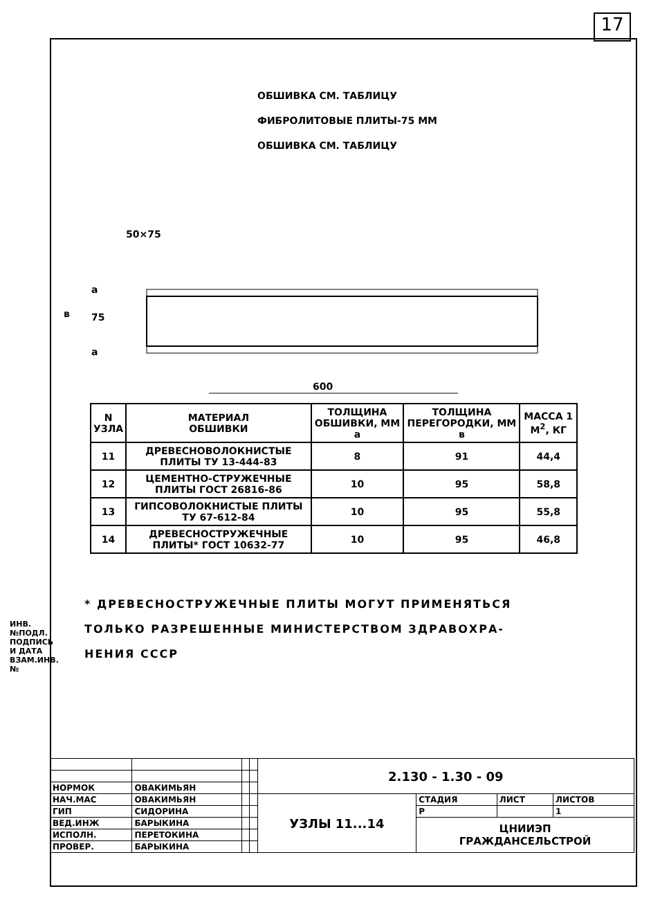17
ИНВ.№ПОДЛ. ПОДПИСЬ И ДАТА ВЗАМ.ИНВ.№
ОБШИВКА СМ. ТАБЛИЦУ
ФИБРОЛИТОВЫЕ ПЛИТЫ-75 ММ
ОБШИВКА СМ. ТАБЛИЦУ
50×75
в
75
а
а
600
| N УЗЛА | МАТЕРИАЛ ОБШИВКИ | ТОЛЩИНА ОБШИВКИ, ММ а | ТОЛЩИНА ПЕРЕГОРОДКИ, ММ в | МАССА 1 М<sup>2</sup>, КГ |
| 11 | ДРЕВЕСНОВОЛОКНИСТЫЕ ПЛИТЫ ТУ 13-444-83 | 8 | 91 | 44,4 |
| 12 | ЦЕМЕНТНО-СТРУЖЕЧНЫЕ ПЛИТЫ ГОСТ 26816-86 | 10 | 95 | 58,8 |
| 13 | ГИПСОВОЛОКНИСТЫЕ ПЛИТЫ ТУ 67-612-84 | 10 | 95 | 55,8 |
| 14 | ДРЕВЕСНОСТРУЖЕЧНЫЕ ПЛИТЫ* ГОСТ 10632-77 | 10 | 95 | 46,8 |
* ДРЕВЕСНОСТРУЖЕЧНЫЕ ПЛИТЫ МОГУТ ПРИМЕНЯТЬСЯ
ТОЛЬКО РАЗРЕШЕННЫЕ МИНИСТЕРСТВОМ ЗДРАВОХРА-
НЕНИЯ СССР
| | | | | 2.130 - 1.30 - 09 | | | |
| НОРМОК | ОВАКИМЬЯН | | | | | | |
| НАЧ.МАС | ОВАКИМЬЯН | | | УЗЛЫ 11...14 | СТАДИЯ | ЛИСТ | ЛИСТОВ |
| ГИП | СИДОРИНА | | | | Р | | 1 |
| ВЕД.ИНЖ | БАРЫКИНА | | | | ЦНИИЭП ГРАЖДАНСЕЛЬСТРОЙ | | |
| ИСПОЛН. | ПЕРЕТОКИНА | | | | | | |
| ПРОВЕР. | БАРЫКИНА | | | | | | |